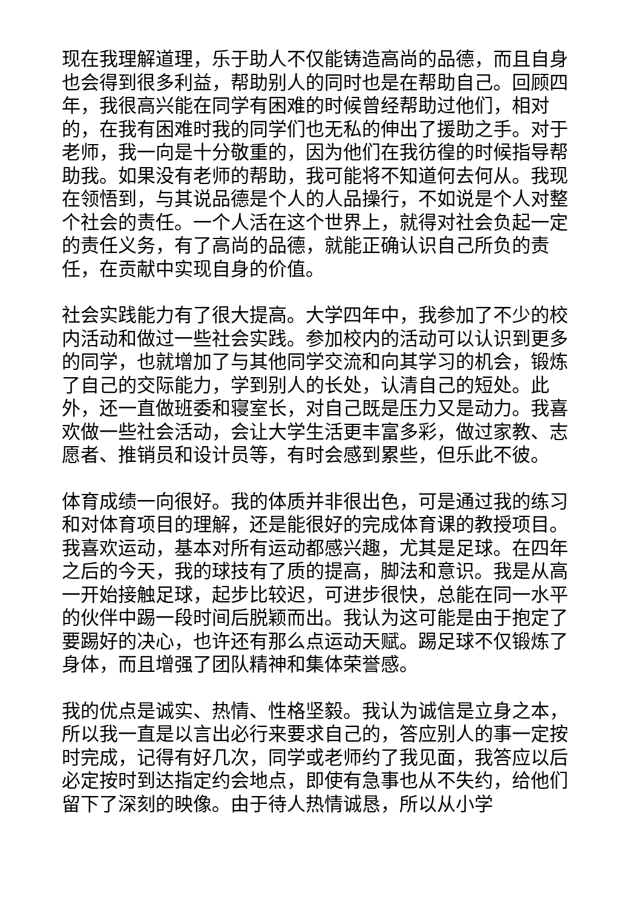现在我理解道理，乐于助人不仅能铸造高尚的品德，而且自身也会得到很多利益，帮助别人的同时也是在帮助自己。回顾四年，我很高兴能在同学有困难的时候曾经帮助过他们，相对的，在我有困难时我的同学们也无私的伸出了援助之手。对于老师，我一向是十分敬重的，因为他们在我彷徨的时候指导帮助我。如果没有老师的帮助，我可能将不知道何去何从。我现在领悟到，与其说品德是个人的人品操行，不如说是个人对整个社会的责任。一个人活在这个世界上，就得对社会负起一定的责任义务，有了高尚的品德，就能正确认识自己所负的责任，在贡献中实现自身的价值。
社会实践能力有了很大提高。大学四年中，我参加了不少的校内活动和做过一些社会实践。参加校内的活动可以认识到更多的同学，也就增加了与其他同学交流和向其学习的机会，锻炼了自己的交际能力，学到别人的长处，认清自己的短处。此外，还一直做班委和寝室长，对自己既是压力又是动力。我喜欢做一些社会活动，会让大学生活更丰富多彩，做过家教、志愿者、推销员和设计员等，有时会感到累些，但乐此不彼。
体育成绩一向很好。我的体质并非很出色，可是通过我的练习和对体育项目的理解，还是能很好的完成体育课的教授项目。我喜欢运动，基本对所有运动都感兴趣，尤其是足球。在四年之后的今天，我的球技有了质的提高，脚法和意识。我是从高一开始接触足球，起步比较迟，可进步很快，总能在同一水平的伙伴中踢一段时间后脱颖而出。我认为这可能是由于抱定了要踢好的决心，也许还有那么点运动天赋。踢足球不仅锻炼了身体，而且增强了团队精神和集体荣誉感。
我的优点是诚实、热情、性格坚毅。我认为诚信是立身之本，所以我一直是以言出必行来要求自己的，答应别人的事一定按时完成，记得有好几次，同学或老师约了我见面，我答应以后必定按时到达指定约会地点，即使有急事也从不失约，给他们留下了深刻的映像。由于待人热情诚恳，所以从小学